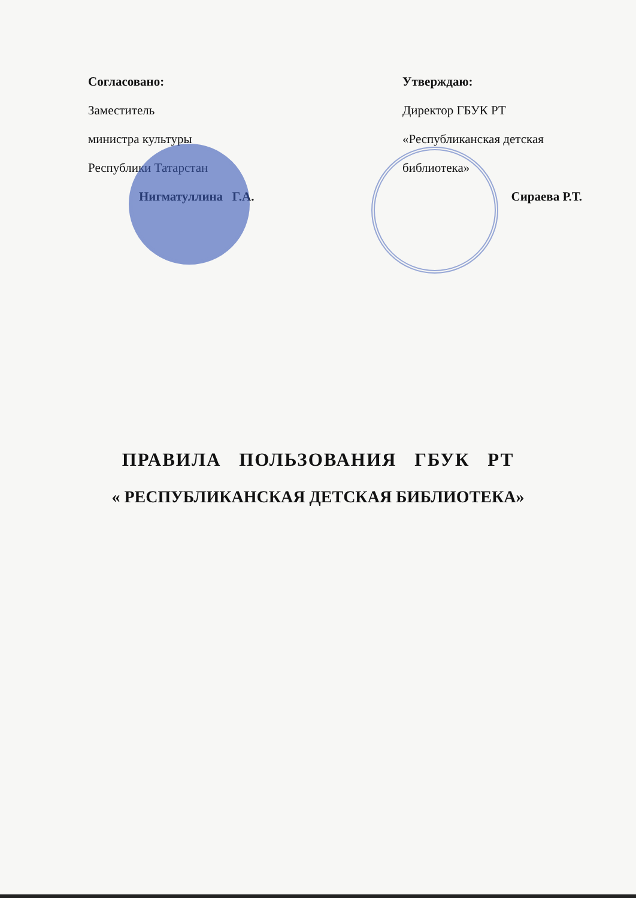Согласовано:
Заместитель
министра культуры
Республики Татарстан
Нигматуллина Г.А.
Утверждаю:
Директор ГБУК РТ
«Республиканская детская
библиотека»
Сираева Р.Т.
ПРАВИЛА ПОЛЬЗОВАНИЯ ГБУК РТ
« РЕСПУБЛИКАНСКАЯ ДЕТСКАЯ БИБЛИОТЕКА»